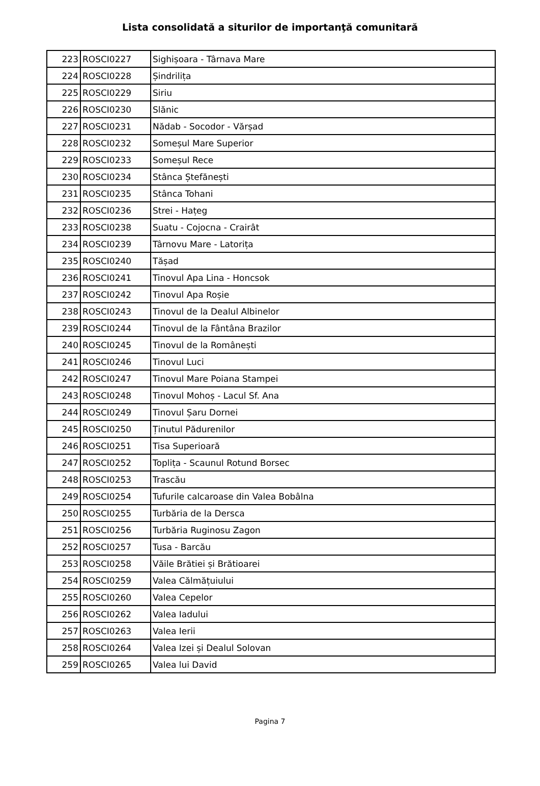Lista consolidată a siturilor de importanţă comunitară
| 223 | ROSCI0227 | Sighișoara - Târnava Mare |
| 224 | ROSCI0228 | Șindrilița |
| 225 | ROSCI0229 | Siriu |
| 226 | ROSCI0230 | Slănic |
| 227 | ROSCI0231 | Nădab - Socodor - Vărșad |
| 228 | ROSCI0232 | Someșul Mare Superior |
| 229 | ROSCI0233 | Someșul Rece |
| 230 | ROSCI0234 | Stânca Ștefănești |
| 231 | ROSCI0235 | Stânca Tohani |
| 232 | ROSCI0236 | Strei - Hațeg |
| 233 | ROSCI0238 | Suatu - Cojocna - Crairât |
| 234 | ROSCI0239 | Târnovu Mare - Latorița |
| 235 | ROSCI0240 | Tășad |
| 236 | ROSCI0241 | Tinovul Apa Lina - Honcsok |
| 237 | ROSCI0242 | Tinovul Apa Roșie |
| 238 | ROSCI0243 | Tinovul de la Dealul Albinelor |
| 239 | ROSCI0244 | Tinovul de la Fântâna Brazilor |
| 240 | ROSCI0245 | Tinovul de la Românești |
| 241 | ROSCI0246 | Tinovul Luci |
| 242 | ROSCI0247 | Tinovul Mare Poiana Stampei |
| 243 | ROSCI0248 | Tinovul Mohoș - Lacul Sf. Ana |
| 244 | ROSCI0249 | Tinovul Șaru Dornei |
| 245 | ROSCI0250 | Ținutul Pădurenilor |
| 246 | ROSCI0251 | Tisa Superioară |
| 247 | ROSCI0252 | Toplița - Scaunul Rotund Borsec |
| 248 | ROSCI0253 | Trascău |
| 249 | ROSCI0254 | Tufurile calcaroase din Valea Bobâlna |
| 250 | ROSCI0255 | Turbăria de la Dersca |
| 251 | ROSCI0256 | Turbăria Ruginosu Zagon |
| 252 | ROSCI0257 | Tusa - Barcău |
| 253 | ROSCI0258 | Văile Brătiei și Brătioarei |
| 254 | ROSCI0259 | Valea Călmățuiului |
| 255 | ROSCI0260 | Valea Cepelor |
| 256 | ROSCI0262 | Valea Iadului |
| 257 | ROSCI0263 | Valea Ierii |
| 258 | ROSCI0264 | Valea Izei și Dealul Solovan |
| 259 | ROSCI0265 | Valea lui David |
Pagina 7